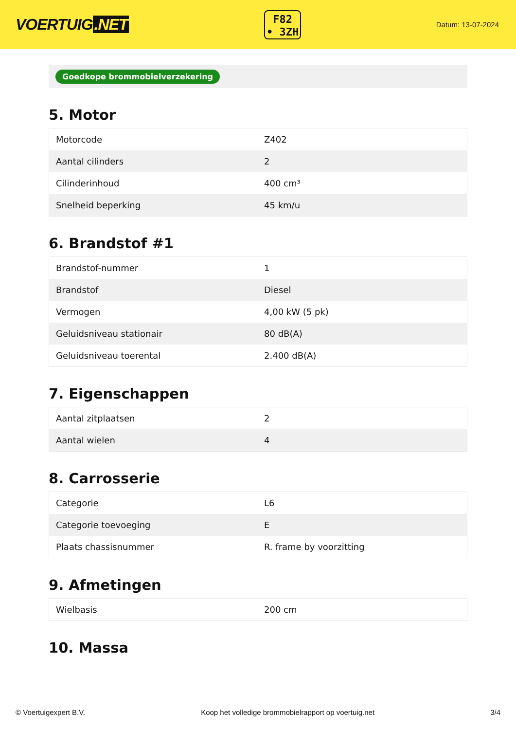VOERTUIG.NET
F82
• 3ZH
Datum: 13-07-2024
Goedkope brommobielverzekering
5. Motor
| Motorcode | Z402 |
| Aantal cilinders | 2 |
| Cilinderinhoud | 400 cm³ |
| Snelheid beperking | 45 km/u |
6. Brandstof #1
| Brandstof-nummer | 1 |
| Brandstof | Diesel |
| Vermogen | 4,00 kW (5 pk) |
| Geluidsniveau stationair | 80 dB(A) |
| Geluidsniveau toerental | 2.400 dB(A) |
7. Eigenschappen
| Aantal zitplaatsen | 2 |
| Aantal wielen | 4 |
8. Carrosserie
| Categorie | L6 |
| Categorie toevoeging | E |
| Plaats chassisnummer | R. frame by voorzitting |
9. Afmetingen
| Wielbasis | 200 cm |
10. Massa
© Voertuigexpert B.V. Koop het volledige brommobielrapport op voertuig.net 3/4